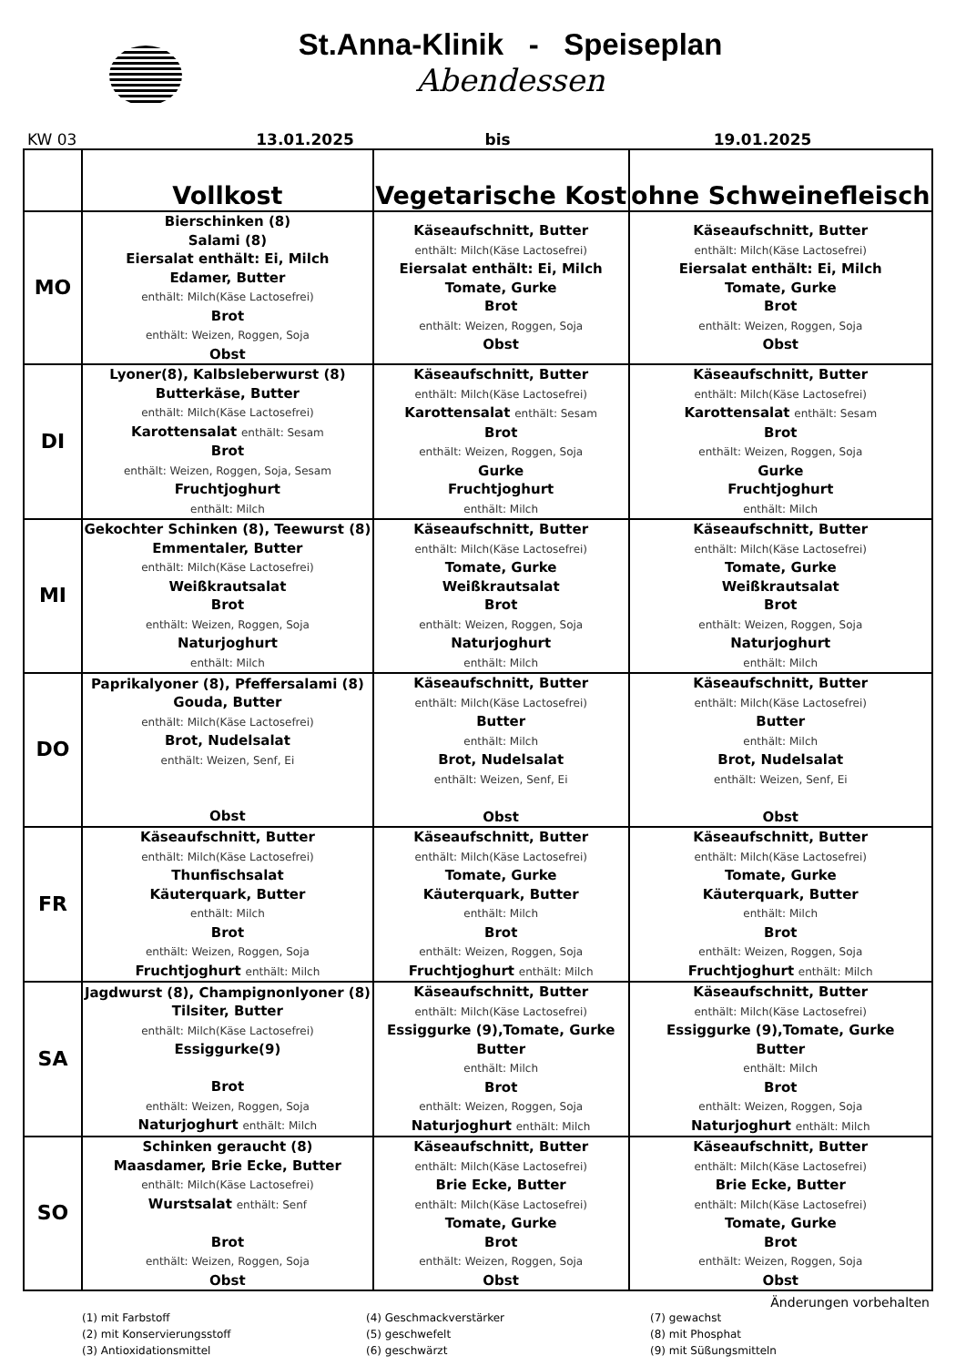St.Anna-Klinik - Speiseplan
Abendessen
KW 03 13.01.2025 bis 19.01.2025
| | Vollkost | Vegetarische Kost | ohne Schweinefleisch |
| --- | --- | --- | --- |
| MO | Bierschinken (8) Salami (8) Eiersalat enthält: Ei, Milch Edamer, Butter enthält: Milch(Käse Lactosefrei) Brot enthält: Weizen, Roggen, Soja Obst | Käseaufschnitt, Butter enthält: Milch(Käse Lactosefrei) Eiersalat enthält: Ei, Milch Tomate, Gurke Brot enthält: Weizen, Roggen, Soja Obst | Käseaufschnitt, Butter enthält: Milch(Käse Lactosefrei) Eiersalat enthält: Ei, Milch Tomate, Gurke Brot enthält: Weizen, Roggen, Soja Obst |
| DI | Lyoner(8), Kalbsleberwurst (8) Butterkäse, Butter enthält: Milch(Käse Lactosefrei) Karottensalat enthält: Sesam Brot enthält: Weizen, Roggen, Soja, Sesam Fruchtjoghurt enthält: Milch | Käseaufschnitt, Butter enthält: Milch(Käse Lactosefrei) Karottensalat enthält: Sesam Brot enthält: Weizen, Roggen, Soja Gurke Fruchtjoghurt enthält: Milch | Käseaufschnitt, Butter enthält: Milch(Käse Lactosefrei) Karottensalat enthält: Sesam Brot enthält: Weizen, Roggen, Soja Gurke Fruchtjoghurt enthält: Milch |
| MI | Gekochter Schinken (8), Teewurst (8) Emmentaler, Butter enthält: Milch(Käse Lactosefrei) Weißkrautsalat Brot enthält: Weizen, Roggen, Soja Naturjoghurt enthält: Milch | Käseaufschnitt, Butter enthält: Milch(Käse Lactosefrei) Tomate, Gurke Weißkrautsalat Brot enthält: Weizen, Roggen, Soja Naturjoghurt enthält: Milch | Käseaufschnitt, Butter enthält: Milch(Käse Lactosefrei) Tomate, Gurke Weißkrautsalat Brot enthält: Weizen, Roggen, Soja Naturjoghurt enthält: Milch |
| DO | Paprikalyoner (8), Pfeffersalami (8) Gouda, Butter enthält: Milch(Käse Lactosefrei) Brot, Nudelsalat enthält: Weizen, Senf, Ei Obst | Käseaufschnitt, Butter enthält: Milch(Käse Lactosefrei) Butter enthält: Milch Brot, Nudelsalat enthält: Weizen, Senf, Ei Obst | Käseaufschnitt, Butter enthält: Milch(Käse Lactosefrei) Butter enthält: Milch Brot, Nudelsalat enthält: Weizen, Senf, Ei Obst |
| FR | Käseaufschnitt, Butter enthält: Milch(Käse Lactosefrei) Thunfischsalat Käuterquark, Butter enthält: Milch Brot enthält: Weizen, Roggen, Soja Fruchtjoghurt enthält: Milch | Käseaufschnitt, Butter enthält: Milch(Käse Lactosefrei) Tomate, Gurke Käuterquark, Butter enthält: Milch Brot enthält: Weizen, Roggen, Soja Fruchtjoghurt enthält: Milch | Käseaufschnitt, Butter enthält: Milch(Käse Lactosefrei) Tomate, Gurke Käuterquark, Butter enthält: Milch Brot enthält: Weizen, Roggen, Soja Fruchtjoghurt enthält: Milch |
| SA | Jagdwurst (8), Champignonlyoner (8) Tilsiter, Butter enthält: Milch(Käse Lactosefrei) Essiggurke(9) Brot enthält: Weizen, Roggen, Soja Naturjoghurt enthält: Milch | Käseaufschnitt, Butter enthält: Milch(Käse Lactosefrei) Essiggurke (9),Tomate, Gurke Butter enthält: Milch Brot enthält: Weizen, Roggen, Soja Naturjoghurt enthält: Milch | Käseaufschnitt, Butter enthält: Milch(Käse Lactosefrei) Essiggurke (9),Tomate, Gurke Butter enthält: Milch Brot enthält: Weizen, Roggen, Soja Naturjoghurt enthält: Milch |
| SO | Schinken geraucht (8) Maasdamer, Brie Ecke, Butter enthält: Milch(Käse Lactosefrei) Wurstsalat enthält: Senf Brot enthält: Weizen, Roggen, Soja Obst | Käseaufschnitt, Butter enthält: Milch(Käse Lactosefrei) Brie Ecke, Butter enthält: Milch(Käse Lactosefrei) Tomate, Gurke Brot enthält: Weizen, Roggen, Soja Obst | Käseaufschnitt, Butter enthält: Milch(Käse Lactosefrei) Brie Ecke, Butter enthält: Milch(Käse Lactosefrei) Tomate, Gurke Brot enthält: Weizen, Roggen, Soja Obst |
Änderungen vorbehalten
(1) mit Farbstoff
(4) Geschmackverstärker
(7) gewachst
(2) mit Konservierungsstoff
(5) geschwefelt
(8) mit Phosphat
(3) Antioxidationsmittel
(6) geschwärzt
(9) mit Süßungsmitteln